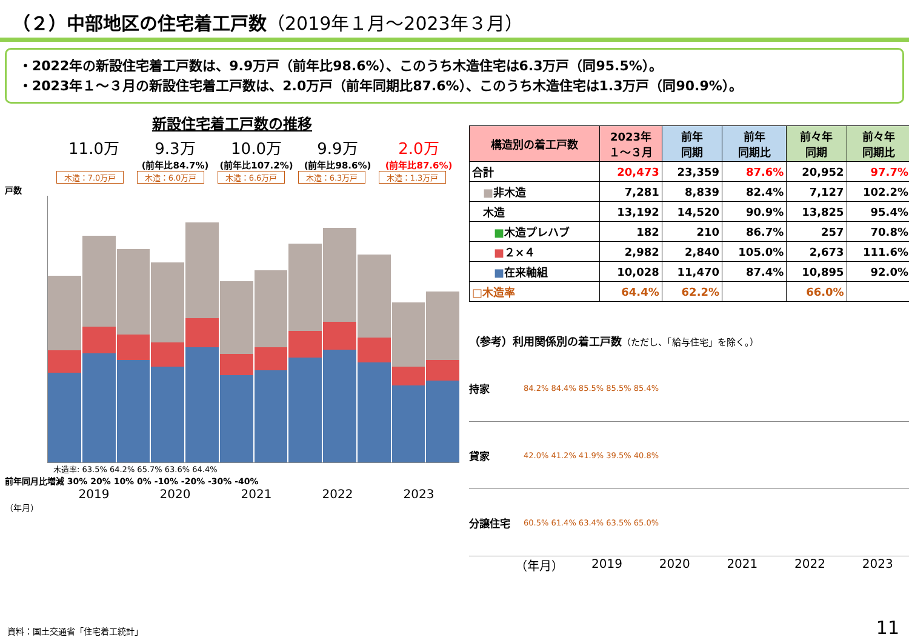（２）中部地区の住宅着工戸数（2019年１月～2023年３月）
・2022年の新設住宅着工戸数は、9.9万戸（前年比98.6%）、このうち木造住宅は6.3万戸（同95.5%）。
・2023年１～３月の新設住宅着工戸数は、2.0万戸（前年同期比87.6%）、このうち木造住宅は1.3万戸（同90.9%）。
新設住宅着工戸数の推移
11.0万 9.3万 10.0万 9.9万 2.0万
(前年比84.7%) (前年比107.2%) (前年比98.6%) (前年比87.6%)
木造：7.0万戸 木造：6.0万戸 木造：6.6万戸 木造：6.3万戸 木造：1.3万戸
戸数
木造率: 63.5% 64.2% 65.7% 63.6% 64.4%
前年同月比増減 30% 20% 10% 0% -10% -20% -30% -40%
2019 2020 2021 2022 2023
（年月）
| 構造別の着工戸数 | 2023年 １～３月 | 前年 同期 | 前年 同期比 | 前々年 同期 | 前々年 同期比 |
| --- | --- | --- | --- | --- | --- |
| 合計 | 20,473 | 23,359 | 87.6% | 20,952 | 97.7% |
| ■ 非木造 | 7,281 | 8,839 | 82.4% | 7,127 | 102.2% |
| 木造 | 13,192 | 14,520 | 90.9% | 13,825 | 95.4% |
| ■ 木造プレハブ | 182 | 210 | 86.7% | 257 | 70.8% |
| ■ ２×４ | 2,982 | 2,840 | 105.0% | 2,673 | 111.6% |
| ■ 在来軸組 | 10,028 | 11,470 | 87.4% | 10,895 | 92.0% |
| □木造率 | 64.4% | 62.2% | | 66.0% | |
（参考）利用関係別の着工戸数（ただし、「給与住宅」を除く。）
持家
84.2% 84.4% 85.5% 85.5% 85.4%
貸家
42.0% 41.2% 41.9% 39.5% 40.8%
分譲住宅
60.5% 61.4% 63.4% 63.5% 65.0%
（年月） 2019 2020 2021 2022 2023
資料：国土交通省「住宅着工統計」 11